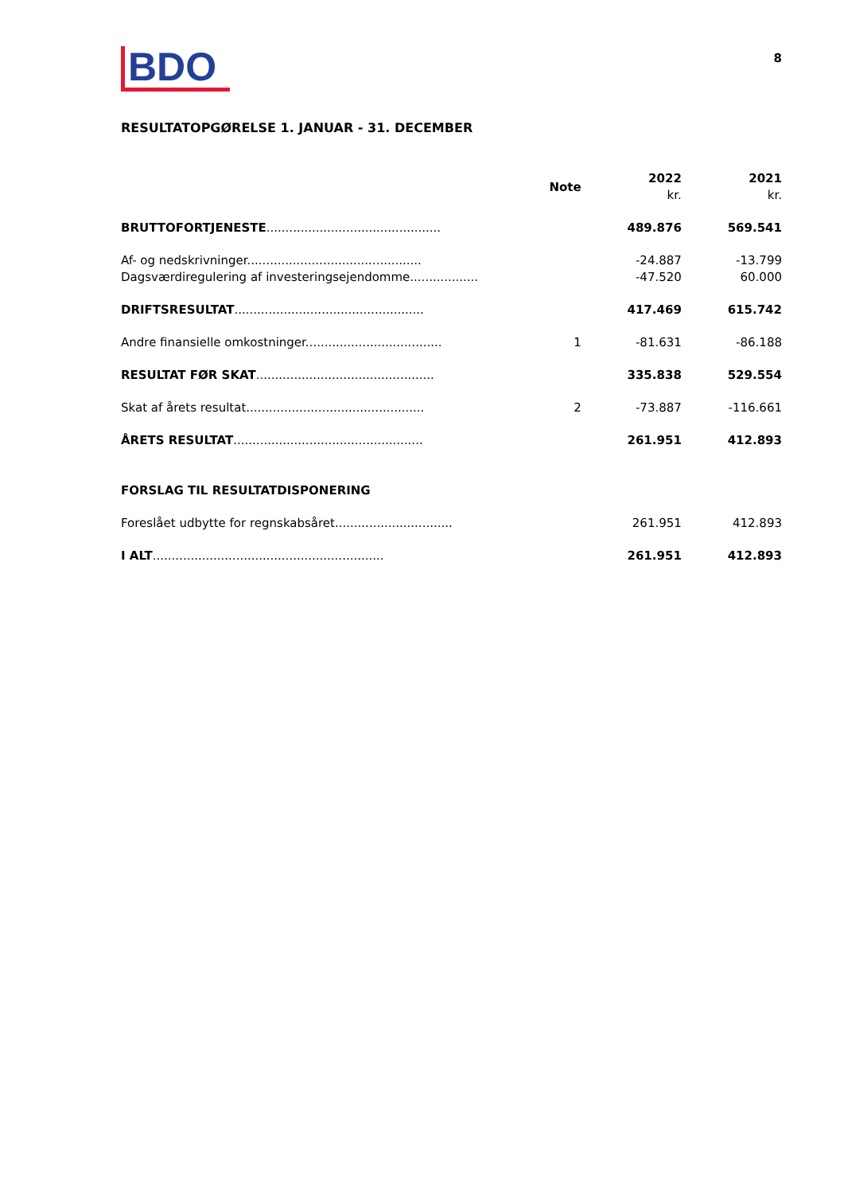BDO
8
RESULTATOPGØRELSE 1. JANUAR - 31. DECEMBER
| | Note | 2022 kr. | 2021 kr. |
| --- | --- | --- | --- |
| BRUTTOFORTJENESTE .............................................. | | 489.876 | 569.541 |
| Af- og nedskrivninger.............................................. | | -24.887 | -13.799 |
| Dagsværdiregulering af investeringsejendomme.................. | | -47.520 | 60.000 |
| DRIFTSRESULTAT .................................................. | | 417.469 | 615.742 |
| Andre finansielle omkostninger.................................... | 1 | -81.631 | -86.188 |
| RESULTAT FØR SKAT ............................................... | | 335.838 | 529.554 |
| Skat af årets resultat............................................... | 2 | -73.887 | -116.661 |
| ÅRETS RESULTAT .................................................. | | 261.951 | 412.893 |
| FORSLAG TIL RESULTATDISPONERING | | | |
| Foreslået udbytte for regnskabsåret............................... | | 261.951 | 412.893 |
| I ALT ............................................................. | | 261.951 | 412.893 |